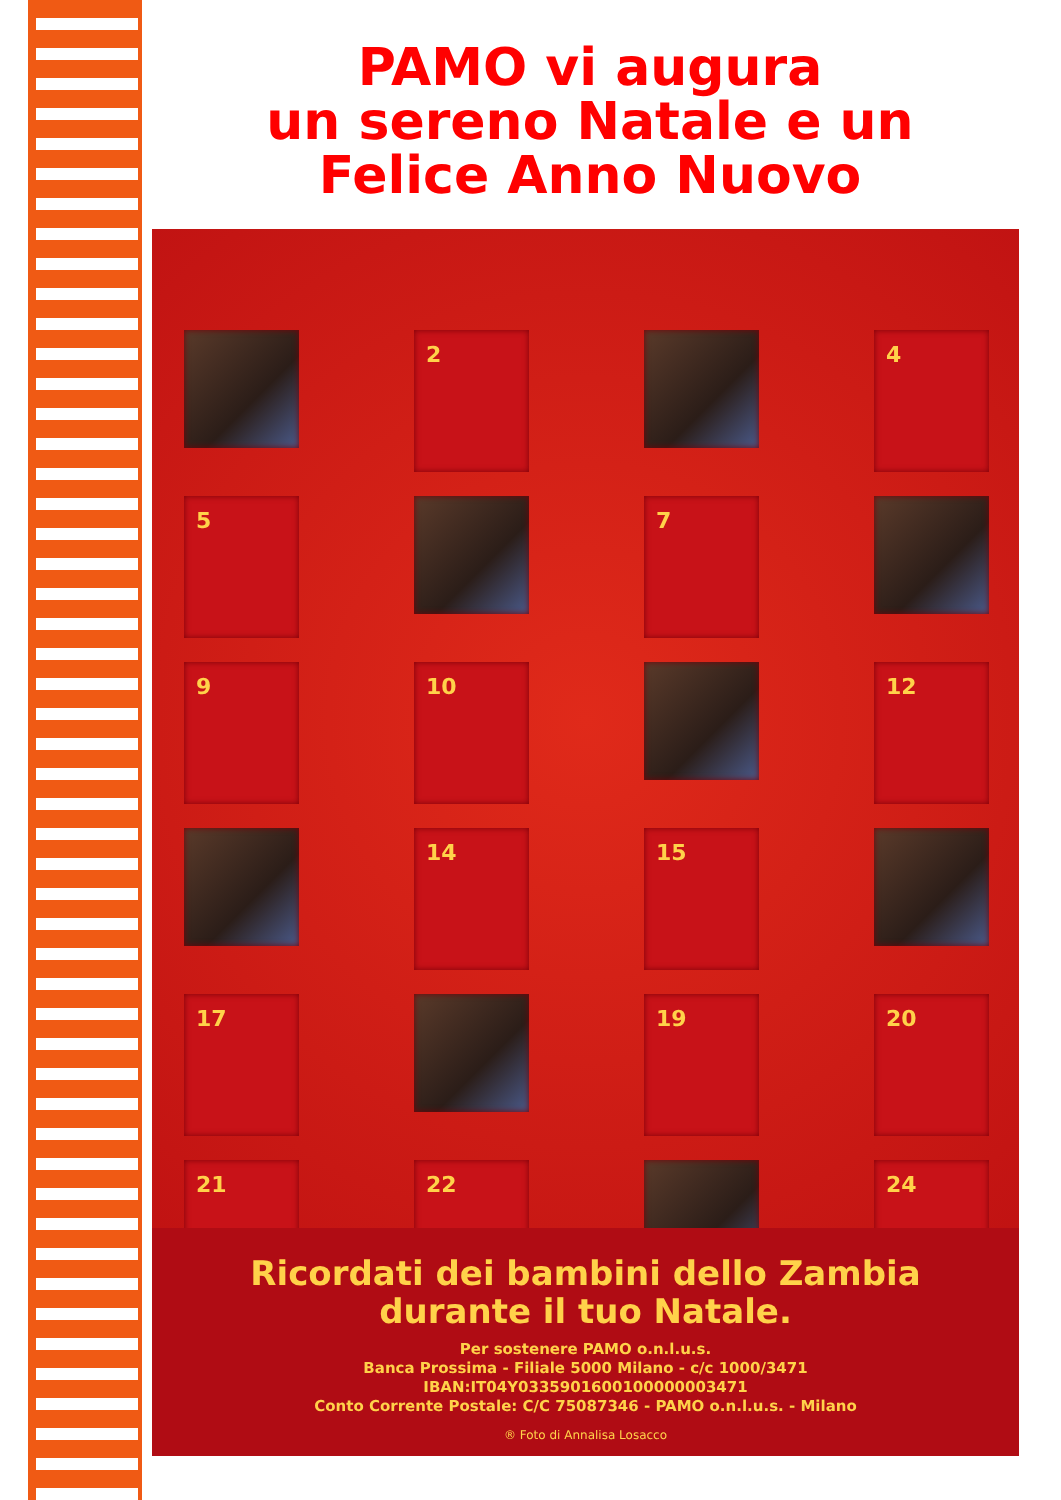PAMO vi augura
un sereno Natale e un
Felice Anno Nuovo
2
4
5
7
9
10
12
14
15
17
19
20
21
22
24
Ricordati dei bambini dello Zambia
durante il tuo Natale.
Per sostenere PAMO o.n.l.u.s.
Banca Prossima - Filiale 5000 Milano - c/c 1000/3471
IBAN:IT04Y0335901600100000003471
Conto Corrente Postale: C/C 75087346 - PAMO o.n.l.u.s. - Milano
® Foto di Annalisa Losacco